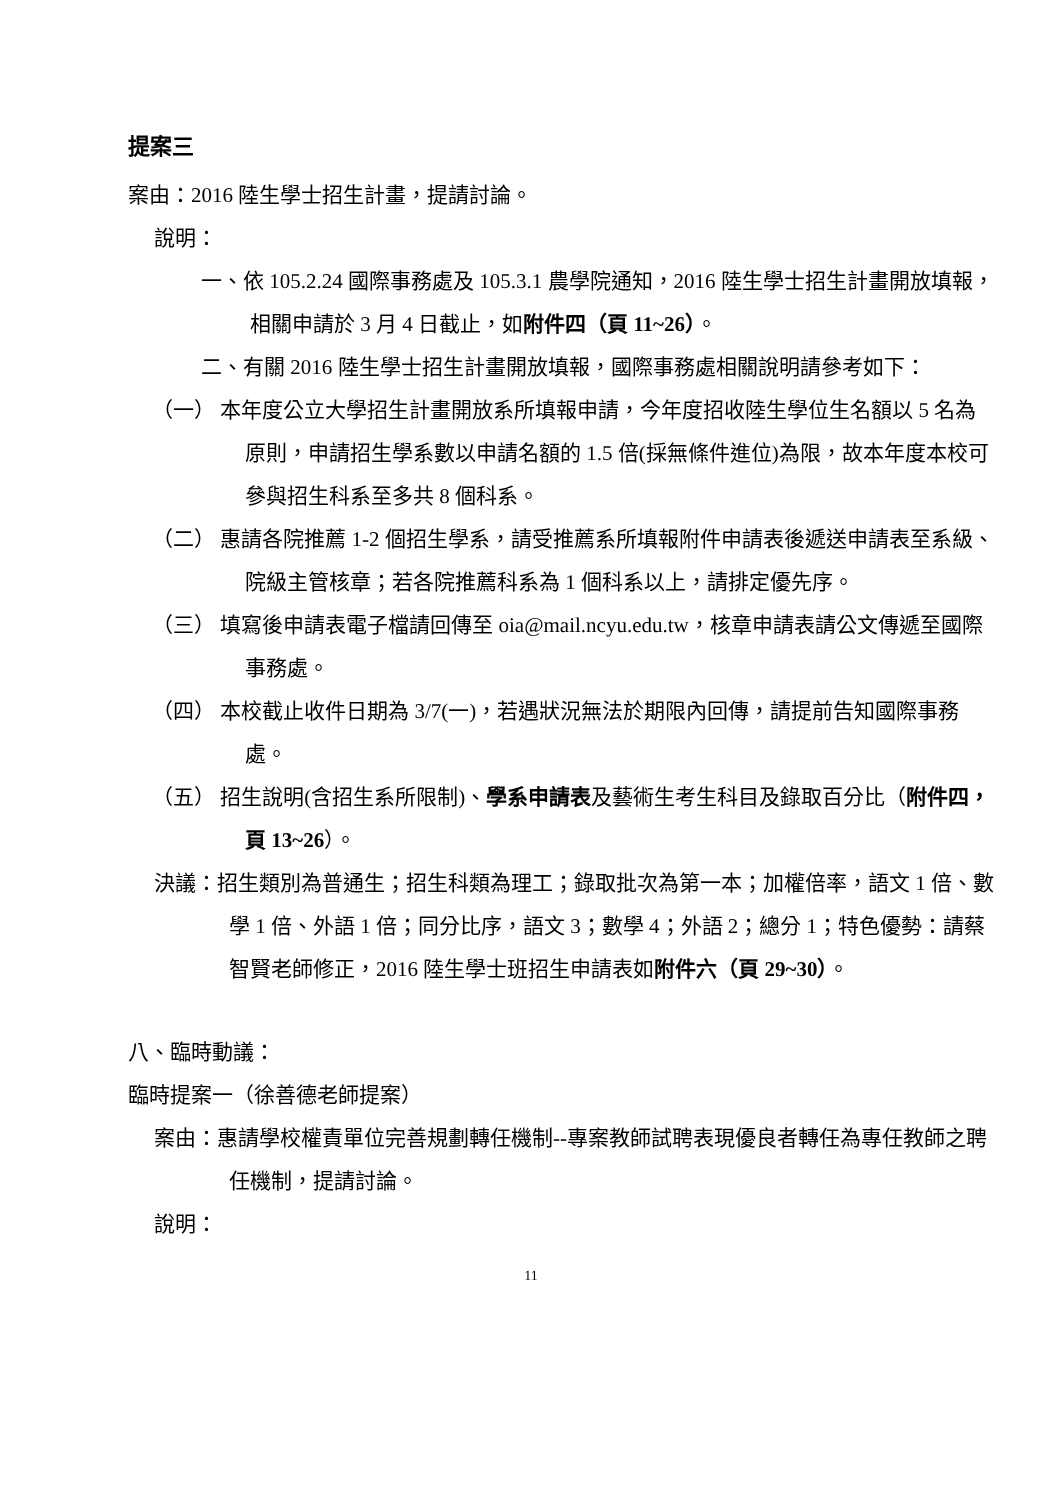提案三
案由：2016 陸生學士招生計畫，提請討論。
說明：
一、依 105.2.24 國際事務處及 105.3.1 農學院通知，2016 陸生學士招生計畫開放填報，相關申請於 3 月 4 日截止，如附件四（頁 11~26）。
二、有關 2016 陸生學士招生計畫開放填報，國際事務處相關說明請參考如下：
（一） 本年度公立大學招生計畫開放系所填報申請，今年度招收陸生學位生名額以 5 名為原則，申請招生學系數以申請名額的 1.5 倍(採無條件進位)為限，故本年度本校可參與招生科系至多共 8 個科系。
（二） 惠請各院推薦 1-2 個招生學系，請受推薦系所填報附件申請表後遞送申請表至系級、院級主管核章；若各院推薦科系為 1 個科系以上，請排定優先序。
（三） 填寫後申請表電子檔請回傳至 oia@mail.ncyu.edu.tw，核章申請表請公文傳遞至國際事務處。
（四） 本校截止收件日期為 3/7(一)，若遇狀況無法於期限內回傳，請提前告知國際事務處。
（五） 招生說明(含招生系所限制)、學系申請表及藝術生考生科目及錄取百分比（附件四，頁 13~26）。
決議：招生類別為普通生；招生科類為理工；錄取批次為第一本；加權倍率，語文 1 倍、數學 1 倍、外語 1 倍；同分比序，語文 3；數學 4；外語 2；總分 1；特色優勢：請蔡智賢老師修正，2016 陸生學士班招生申請表如附件六（頁 29~30）。
八、臨時動議：
臨時提案一（徐善德老師提案）
案由：惠請學校權責單位完善規劃轉任機制--專案教師試聘表現優良者轉任為專任教師之聘任機制，提請討論。
說明：
11